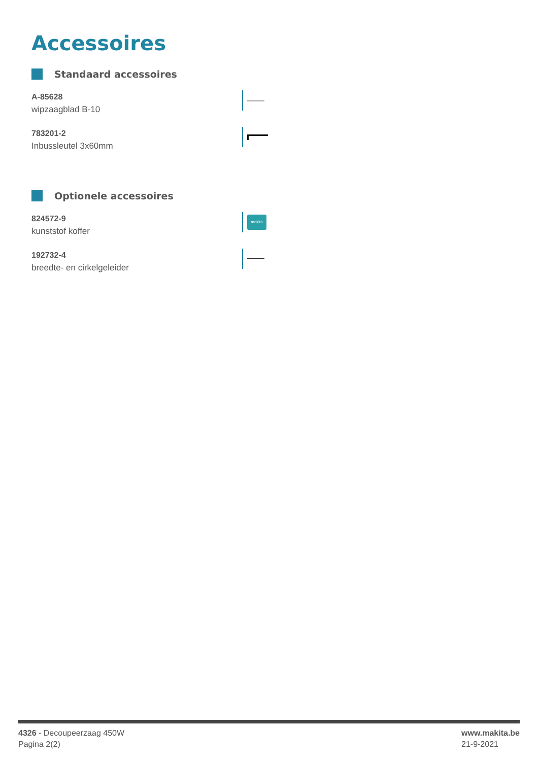Accessoires
Standaard accessoires
A-85628
wipzaagblad B-10
783201-2
Inbussleutel 3x60mm
Optionele accessoires
824572-9
kunststof koffer
makita
192732-4
breedte- en cirkelgeleider
4326 - Decoupeerzaag 450W
Pagina 2(2)
www.makita.be
21-9-2021